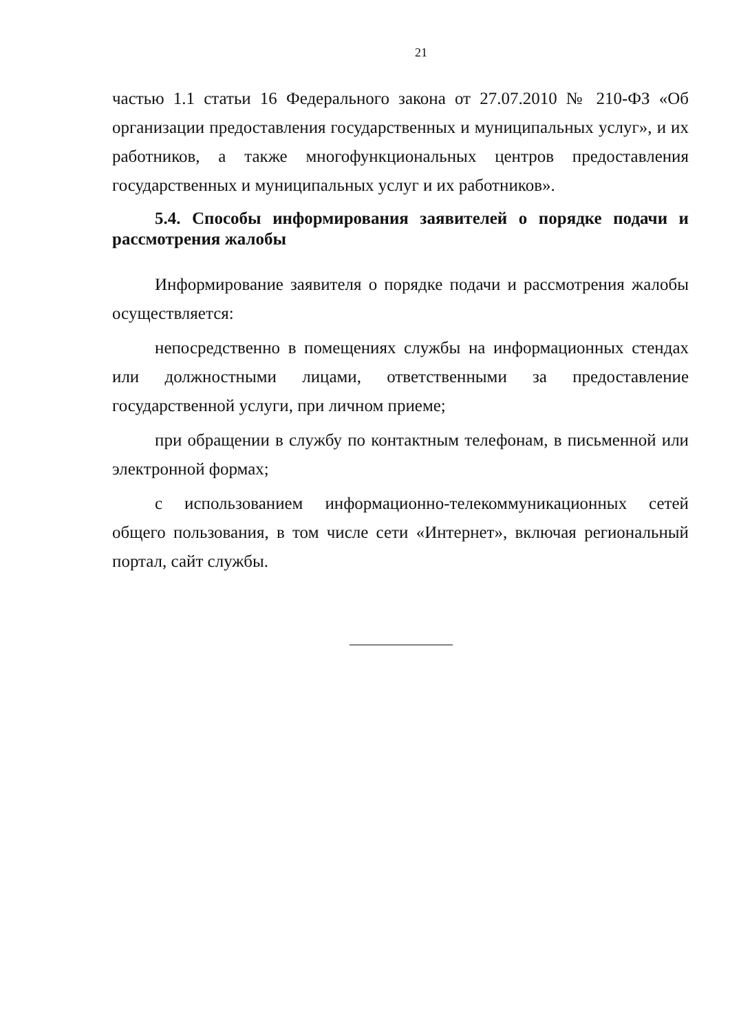21
частью 1.1 статьи 16 Федерального закона от 27.07.2010 № 210-ФЗ «Об организации предоставления государственных и муниципальных услуг», и их работников, а также многофункциональных центров предоставления государственных и муниципальных услуг и их работников».
5.4. Способы информирования заявителей о порядке подачи и рассмотрения жалобы
Информирование заявителя о порядке подачи и рассмотрения жалобы осуществляется:
непосредственно в помещениях службы на информационных стендах или должностными лицами, ответственными за предоставление государственной услуги, при личном приеме;
при обращении в службу по контактным телефонам, в письменной или электронной формах;
с использованием информационно-телекоммуникационных сетей общего пользования, в том числе сети «Интернет», включая региональный портал, сайт службы.